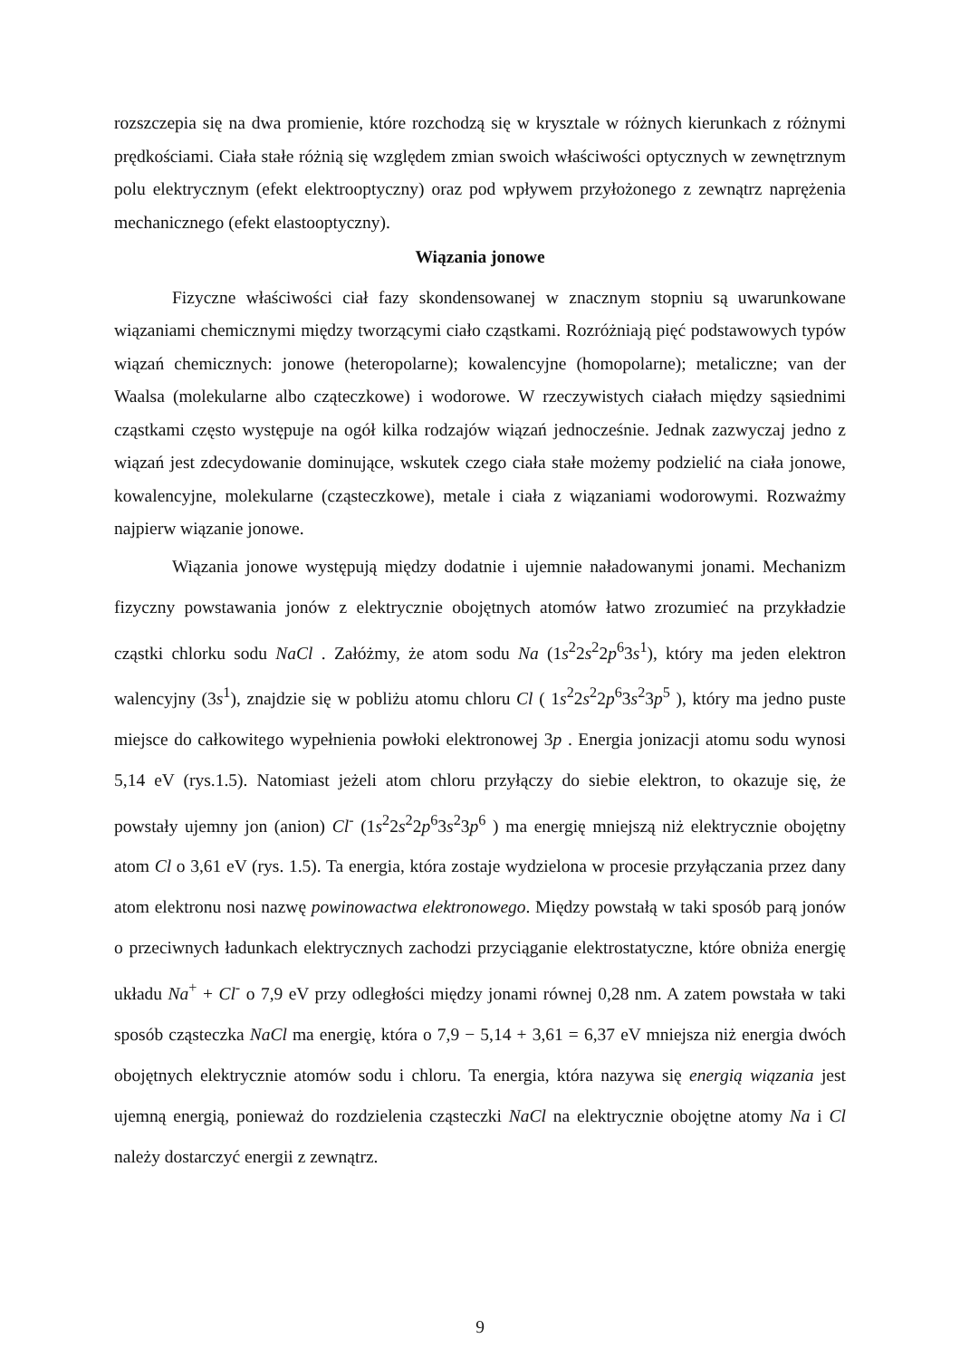rozszczepia się na dwa promienie, które rozchodzą się w krysztale w różnych kierunkach z różnymi prędkościami. Ciała stałe różnią się względem zmian swoich właściwości optycznych w zewnętrznym polu elektrycznym (efekt elektrooptyczny) oraz pod wpływem przyłożonego z zewnątrz naprężenia mechanicznego (efekt elastooptyczny).
Wiązania jonowe
Fizyczne właściwości ciał fazy skondensowanej w znacznym stopniu są uwarunkowane wiązaniami chemicznymi między tworzącymi ciało cząstkami. Rozróżniają pięć podstawowych typów wiązań chemicznych: jonowe (heteropolarne); kowalencyjne (homopolarne); metaliczne; van der Waalsa (molekularne albo cząteczkowe) i wodorowe. W rzeczywistych ciałach między sąsiednimi cząstkami często występuje na ogół kilka rodzajów wiązań jednocześnie. Jednak zazwyczaj jedno z wiązań jest zdecydowanie dominujące, wskutek czego ciała stałe możemy podzielić na ciała jonowe, kowalencyjne, molekularne (cząsteczkowe), metale i ciała z wiązaniami wodorowymi. Rozważmy najpierw wiązanie jonowe.
Wiązania jonowe występują między dodatnie i ujemnie naładowanymi jonami. Mechanizm fizyczny powstawania jonów z elektrycznie obojętnych atomów łatwo zrozumieć na przykładzie cząstki chlorku sodu NaCl . Załóżmy, że atom sodu Na (1s<sup>2</sup>2s<sup>2</sup>2p<sup>6</sup>3s<sup>1</sup>), który ma jeden elektron walencyjny (3s<sup>1</sup>), znajdzie się w pobliżu atomu chloru Cl ( 1s<sup>2</sup>2s<sup>2</sup>2p<sup>6</sup>3s<sup>2</sup>3p<sup>5</sup> ), który ma jedno puste miejsce do całkowitego wypełnienia powłoki elektronowej 3p . Energia jonizacji atomu sodu wynosi 5,14 eV (rys.1.5). Natomiast jeżeli atom chloru przyłączy do siebie elektron, to okazuje się, że powstały ujemny jon (anion) Cl<sup>-</sup> (1s<sup>2</sup>2s<sup>2</sup>2p<sup>6</sup>3s<sup>2</sup>3p<sup>6</sup> ) ma energię mniejszą niż elektrycznie obojętny atom Cl o 3,61 eV (rys. 1.5). Ta energia, która zostaje wydzielona w procesie przyłączania przez dany atom elektronu nosi nazwę powinowactwa elektronowego. Między powstałą w taki sposób parą jonów o przeciwnych ładunkach elektrycznych zachodzi przyciąganie elektrostatyczne, które obniża energię układu Na<sup>+</sup> + Cl<sup>-</sup> o 7,9 eV przy odległości między jonami równej 0,28 nm. A zatem powstała w taki sposób cząsteczka NaCl ma energię, która o 7,9 − 5,14 + 3,61 = 6,37 eV mniejsza niż energia dwóch obojętnych elektrycznie atomów sodu i chloru. Ta energia, która nazywa się energią wiązania jest ujemną energią, ponieważ do rozdzielenia cząsteczki NaCl na elektrycznie obojętne atomy Na i Cl należy dostarczyć energii z zewnątrz.
9